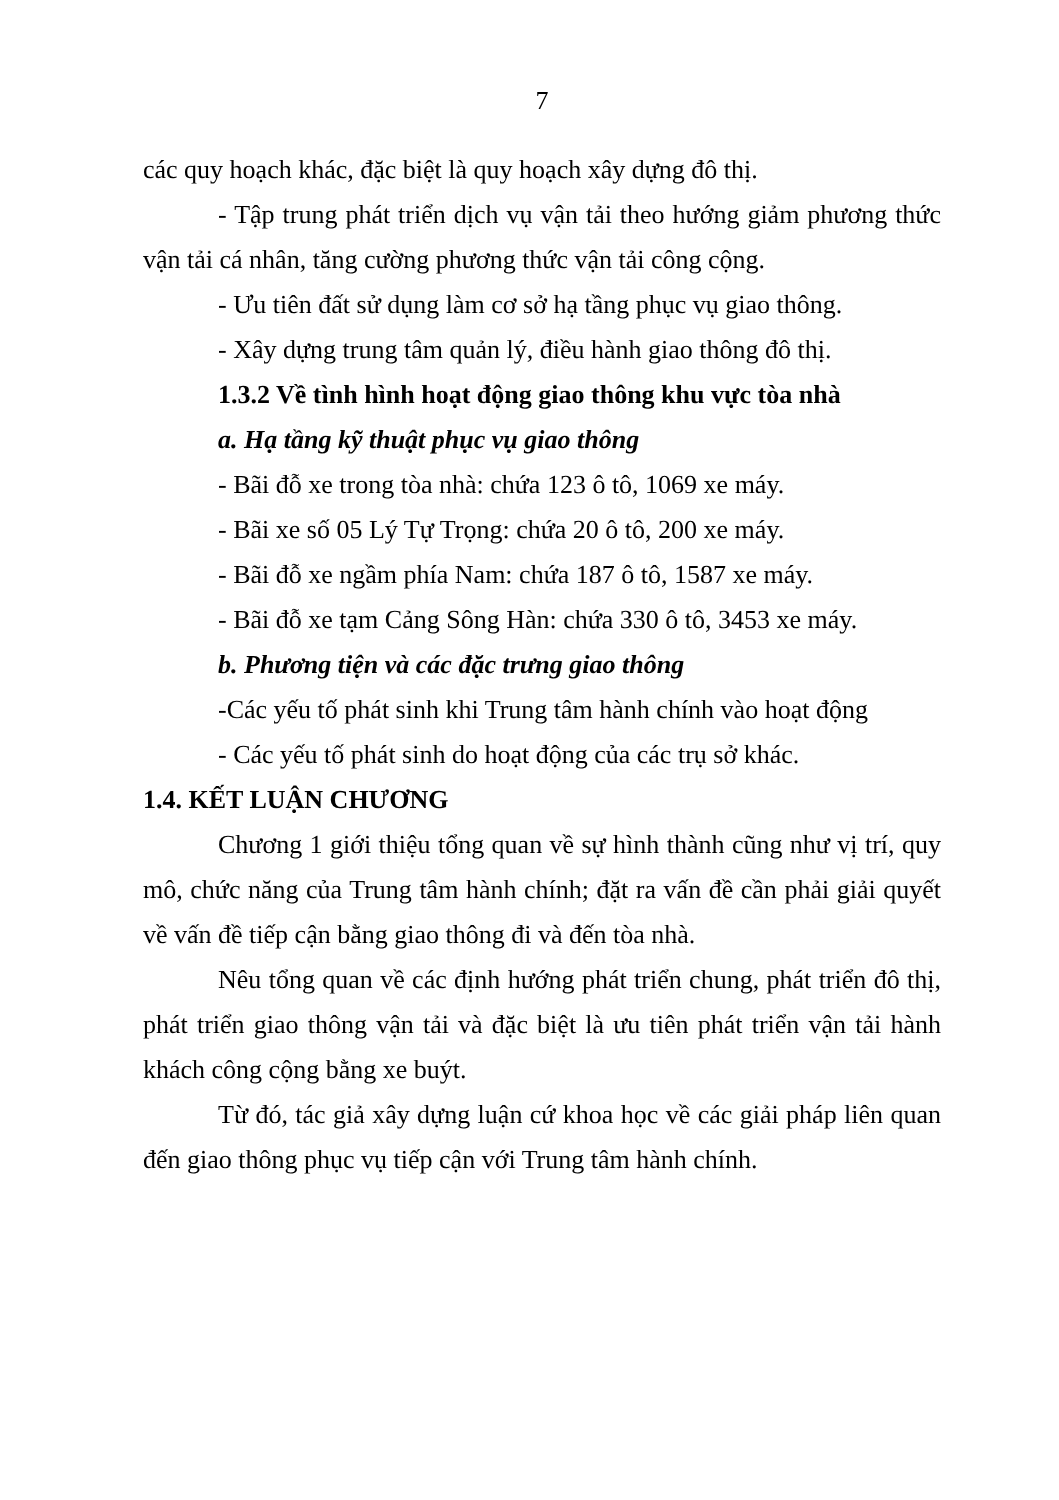7
các quy hoạch khác, đặc biệt là quy hoạch xây dựng đô thị.
- Tập trung phát triển dịch vụ vận tải theo hướng giảm phương thức vận tải cá nhân, tăng cường phương thức vận tải công cộng.
- Ưu tiên đất sử dụng làm cơ sở hạ tầng phục vụ giao thông.
- Xây dựng trung tâm quản lý, điều hành giao thông đô thị.
1.3.2 Về tình hình hoạt động giao thông khu vực tòa nhà
a. Hạ tầng kỹ thuật phục vụ giao thông
- Bãi đỗ xe trong tòa nhà: chứa 123 ô tô, 1069 xe máy.
- Bãi xe số 05 Lý Tự Trọng: chứa 20 ô tô, 200 xe máy.
- Bãi đỗ xe ngầm phía Nam: chứa 187 ô tô, 1587 xe máy.
- Bãi đỗ xe tạm Cảng Sông Hàn: chứa 330 ô tô, 3453 xe máy.
b. Phương tiện và các đặc trưng giao thông
-Các yếu tố phát sinh khi Trung tâm hành chính vào hoạt động
- Các yếu tố phát sinh do hoạt động của các trụ sở khác.
1.4. KẾT LUẬN CHƯƠNG
Chương 1 giới thiệu tổng quan về sự hình thành cũng như vị trí, quy mô, chức năng của Trung tâm hành chính; đặt ra vấn đề cần phải giải quyết về vấn đề tiếp cận bằng giao thông đi và đến tòa nhà.
Nêu tổng quan về các định hướng phát triển chung, phát triển đô thị, phát triển giao thông vận tải và đặc biệt là ưu tiên phát triển vận tải hành khách công cộng bằng xe buýt.
Từ đó, tác giả xây dựng luận cứ khoa học về các giải pháp liên quan đến giao thông phục vụ tiếp cận với Trung tâm hành chính.